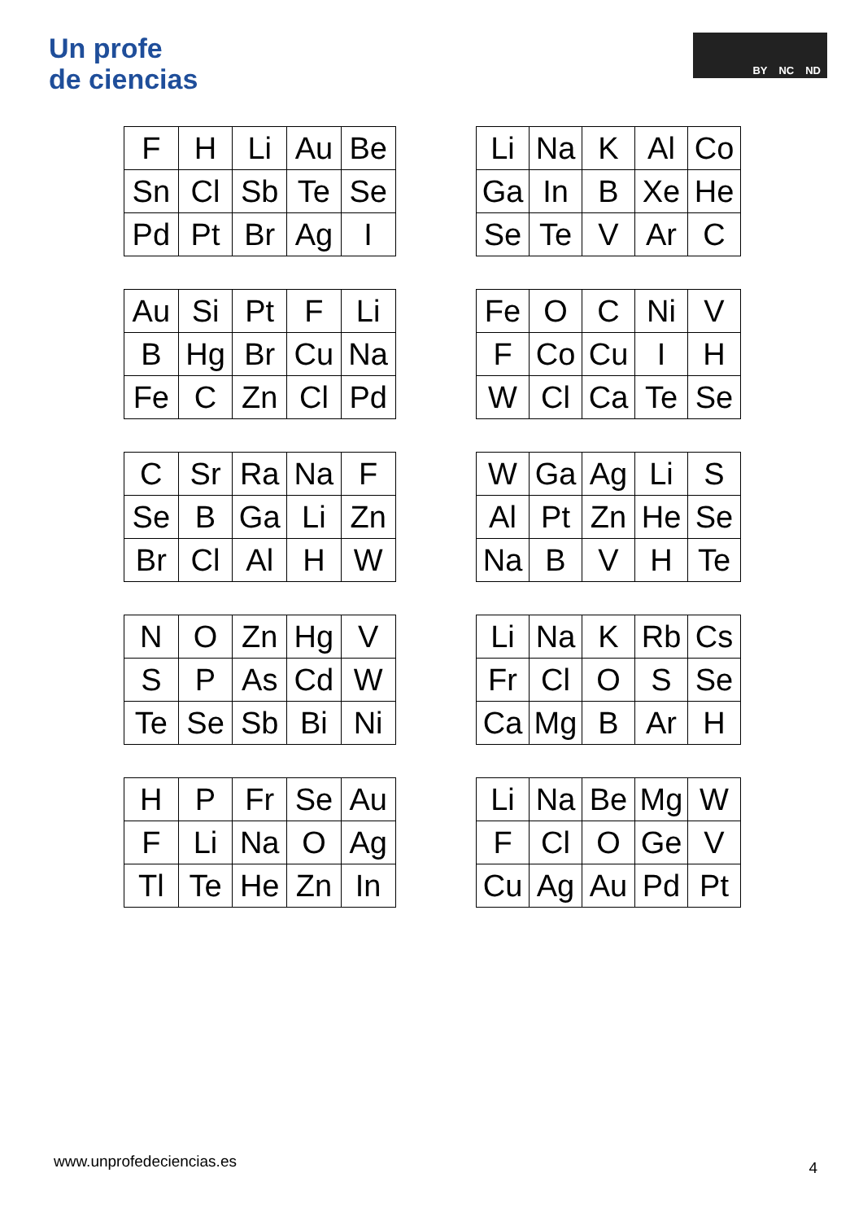Un profe
de ciencias
BY NC ND
| F | H | Li | Au | Be |
| Sn | Cl | Sb | Te | Se |
| Pd | Pt | Br | Ag | I |
| Li | Na | K | Al | Co |
| Ga | In | B | Xe | He |
| Se | Te | V | Ar | C |
| Au | Si | Pt | F | Li |
| B | Hg | Br | Cu | Na |
| Fe | C | Zn | Cl | Pd |
| Fe | O | C | Ni | V |
| F | Co | Cu | I | H |
| W | Cl | Ca | Te | Se |
| C | Sr | Ra | Na | F |
| Se | B | Ga | Li | Zn |
| Br | Cl | Al | H | W |
| W | Ga | Ag | Li | S |
| Al | Pt | Zn | He | Se |
| Na | B | V | H | Te |
| N | O | Zn | Hg | V |
| S | P | As | Cd | W |
| Te | Se | Sb | Bi | Ni |
| Li | Na | K | Rb | Cs |
| Fr | Cl | O | S | Se |
| Ca | Mg | B | Ar | H |
| H | P | Fr | Se | Au |
| F | Li | Na | O | Ag |
| Tl | Te | He | Zn | In |
| Li | Na | Be | Mg | W |
| F | Cl | O | Ge | V |
| Cu | Ag | Au | Pd | Pt |
www.unprofedeciencias.es 4